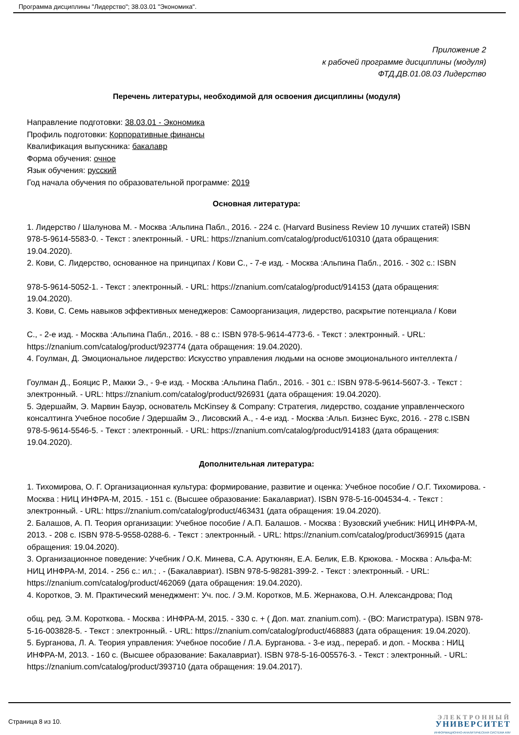Программа дисциплины "Лидерство"; 38.03.01 "Экономика".
Приложение 2
к рабочей программе дисциплины (модуля)
ФТД.ДВ.01.08.03 Лидерство
Перечень литературы, необходимой для освоения дисциплины (модуля)
Направление подготовки: 38.03.01 - Экономика
Профиль подготовки: Корпоративные финансы
Квалификация выпускника: бакалавр
Форма обучения: очное
Язык обучения: русский
Год начала обучения по образовательной программе: 2019
Основная литература:
1. Лидерство / Шалунова М. - Москва :Альпина Пабл., 2016. - 224 с. (Harvard Business Review 10 лучших статей) ISBN 978-5-9614-5583-0. - Текст : электронный. - URL: https://znanium.com/catalog/product/610310 (дата обращения:
19.04.2020).
2. Кови, С. Лидерство, основанное на принципах / Кови С., - 7-е изд. - Москва :Альпина Пабл., 2016. - 302 с.: ISBN
978-5-9614-5052-1. - Текст : электронный. - URL: https://znanium.com/catalog/product/914153 (дата обращения: 19.04.2020).
3. Кови, С. Семь навыков эффективных менеджеров: Самоорганизация, лидерство, раскрытие потенциала / Кови
С., - 2-е изд. - Москва :Альпина Пабл., 2016. - 88 с.: ISBN 978-5-9614-4773-6. - Текст : электронный. - URL: https://znanium.com/catalog/product/923774 (дата обращения: 19.04.2020).
4. Гоулман, Д. Эмоциональное лидерство: Искусство управления людьми на основе эмоционального интеллекта /
Гоулман Д., Бояцис Р., Макки Э., - 9-е изд. - Москва :Альпина Пабл., 2016. - 301 с.: ISBN 978-5-9614-5607-3. - Текст : электронный. - URL: https://znanium.com/catalog/product/926931 (дата обращения: 19.04.2020).
5. Эдершайм, Э. Марвин Бауэр, основатель McKinsey & Company: Стратегия, лидерство, создание управленческого консалтинга Учебное пособие / Эдершайм Э., Лисовский А., - 4-е изд. - Москва :Альп. Бизнес Букс, 2016. - 278 с.ISBN 978-5-9614-5546-5. - Текст : электронный. - URL: https://znanium.com/catalog/product/914183 (дата обращения: 19.04.2020).
Дополнительная литература:
1. Тихомирова, О. Г. Организационная культура: формирование, развитие и оценка: Учебное пособие / О.Г. Тихомирова. - Москва : НИЦ ИНФРА-М, 2015. - 151 с. (Высшее образование: Бакалавриат). ISBN 978-5-16-004534-4. - Текст : электронный. - URL: https://znanium.com/catalog/product/463431 (дата обращения: 19.04.2020).
2. Балашов, А. П. Теория организации: Учебное пособие / А.П. Балашов. - Москва : Вузовский учебник: НИЦ ИНФРА-М, 2013. - 208 с. ISBN 978-5-9558-0288-6. - Текст : электронный. - URL: https://znanium.com/catalog/product/369915 (дата обращения: 19.04.2020).
3. Организационное поведение: Учебник / О.К. Минева, С.А. Арутюнян, Е.А. Белик, Е.В. Крюкова. - Москва : Альфа-М: НИЦ ИНФРА-М, 2014. - 256 с.: ил.; . - (Бакалавриат). ISBN 978-5-98281-399-2. - Текст : электронный. - URL: https://znanium.com/catalog/product/462069 (дата обращения: 19.04.2020).
4. Коротков, Э. М. Практический менеджмент: Уч. пос. / Э.М. Коротков, М.Б. Жернакова, О.Н. Александрова; Под
общ. ред. Э.М. Короткова. - Москва : ИНФРА-М, 2015. - 330 с. + ( Доп. мат. znanium.com). - (ВО: Магистратура). ISBN 978-5-16-003828-5. - Текст : электронный. - URL: https://znanium.com/catalog/product/468883 (дата обращения: 19.04.2020).
5. Бурганова, Л. А. Теория управления: Учебное пособие / Л.А. Бурганова. - 3-е изд., перераб. и доп. - Москва : НИЦ ИНФРА-М, 2013. - 160 с. (Высшее образование: Бакалавриат). ISBN 978-5-16-005576-3. - Текст : электронный. - URL: https://znanium.com/catalog/product/393710 (дата обращения: 19.04.2017).
Страница 8 из 10.
ЭЛЕКТРОННЫЙ
УНИВЕРСИТЕТ
ИНФОРМАЦИОННО-АНАЛИТИЧЕСКАЯ СИСТЕМА КФУ